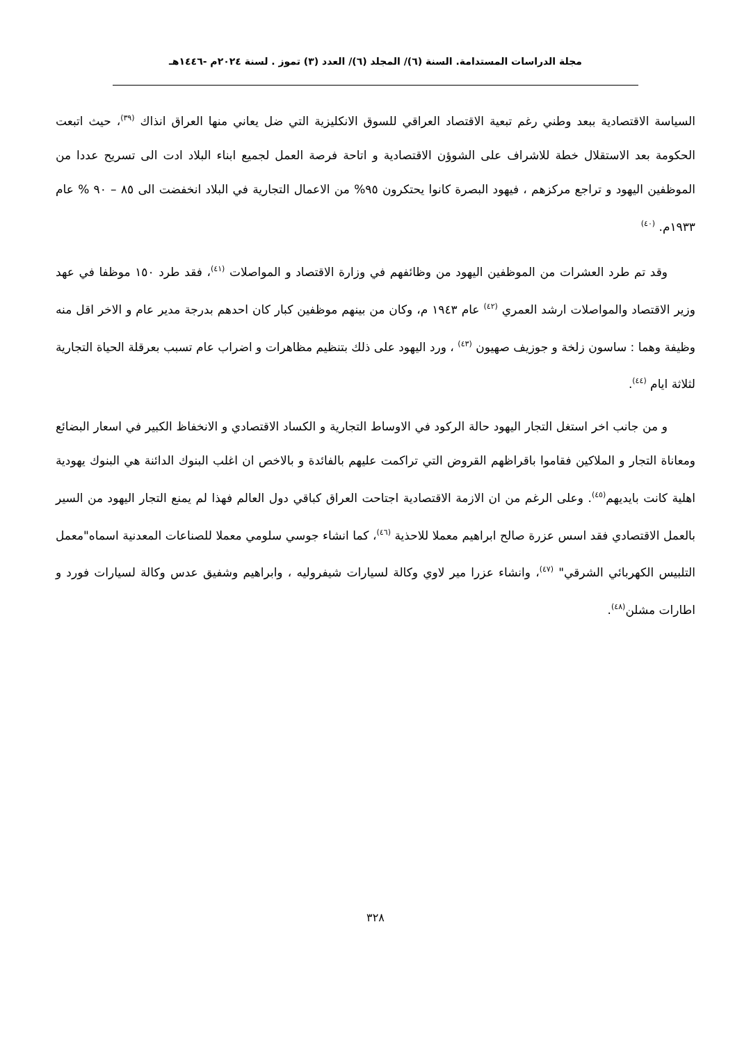مجلة الدراسات المستدامة. السنة (٦)/ المجلد (٦)/ العدد (٣) تموز . لسنة ٢٠٢٤م -١٤٤٦هـ
السياسة الاقتصادية ببعد وطني رغم تبعية الاقتصاد العراقي للسوق الانكليزية التي ضل يعاني منها العراق انذاك <sup>(٣٩)</sup>، حيث اتبعت الحكومة بعد الاستقلال خطة للاشراف على الشوؤن الاقتصادية و اتاحة فرصة العمل لجميع ابناء البلاد ادت الى تسريح عددا من الموظفين اليهود و تراجع مركزهم ، فيهود البصرة كانوا يحتكرون ٩٥% من الاعمال التجارية في البلاد انخفضت الى ٨٥ – ٩٠ % عام ١٩٣٣م. <sup>(٤٠)</sup>
وقد تم طرد العشرات من الموظفين اليهود من وظائفهم في وزارة الاقتصاد و المواصلات <sup>(٤١)</sup>، فقد طرد ١٥٠ موظفا في عهد وزير الاقتصاد والمواصلات ارشد العمري <sup>(٤٢)</sup> عام ١٩٤٣ م، وكان من بينهم موظفين كبار كان احدهم بدرجة مدير عام و الاخر اقل منه وظيفة وهما : ساسون زلخة و جوزيف صهيون <sup>(٤٣)</sup> ، ورد اليهود على ذلك بتنظيم مظاهرات و اضراب عام تسبب بعرقلة الحياة التجارية لثلاثة ايام <sup>(٤٤)</sup>.
و من جانب اخر استغل التجار اليهود حالة الركود في الاوساط التجارية و الكساد الاقتصادي و الانخفاظ الكبير في اسعار البضائع ومعاناة التجار و الملاكين فقاموا باقراظهم القروض التي تراكمت عليهم بالفائدة و بالاخص ان اغلب البنوك الدائنة هي البنوك يهودية اهلية كانت بايديهم<sup>(٤٥)</sup>. وعلى الرغم من ان الازمة الاقتصادية اجتاحت العراق كباقي دول العالم فهذا لم يمنع التجار اليهود من السير بالعمل الاقتصادي فقد اسس عزرة صالح ابراهيم معملا للاحذية <sup>(٤٦)</sup>، كما انشاء جوسي سلومي معملا للصناعات المعدنية اسماه"معمل التلبيس الكهربائي الشرقي" <sup>(٤٧)</sup>، وانشاء عزرا مير لاوي وكالة لسيارات شيفروليه ، وابراهيم وشفيق عدس وكالة لسيارات فورد و اطارات مشلن<sup>(٤٨)</sup>.
٣٢٨